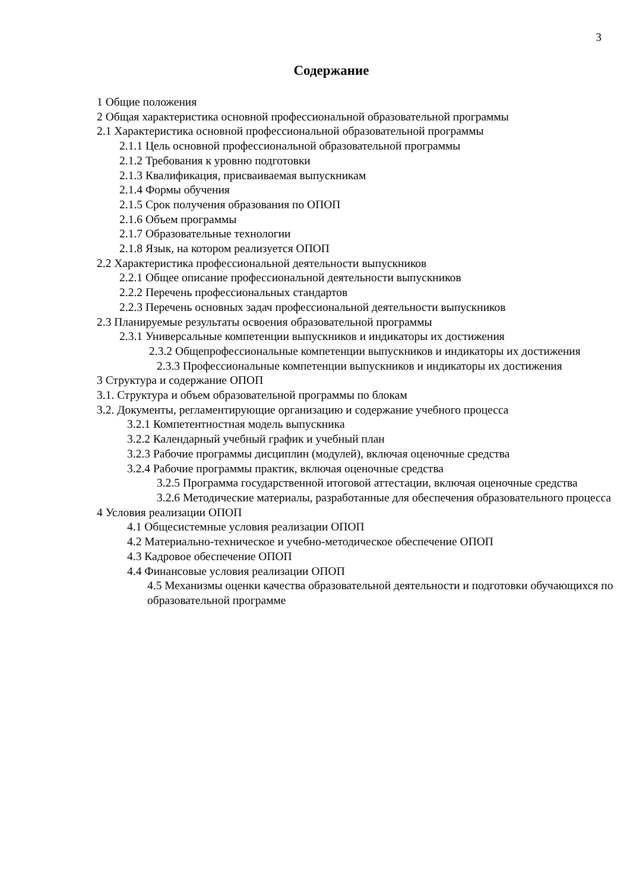3
Содержание
1 Общие положения
2 Общая характеристика основной профессиональной образовательной программы
2.1 Характеристика основной профессиональной образовательной программы
2.1.1 Цель основной профессиональной образовательной программы
2.1.2 Требования к уровню подготовки
2.1.3 Квалификация, присваиваемая выпускникам
2.1.4 Формы обучения
2.1.5 Срок получения образования по ОПОП
2.1.6 Объем программы
2.1.7 Образовательные технологии
2.1.8 Язык, на котором реализуется ОПОП
2.2 Характеристика профессиональной деятельности выпускников
2.2.1 Общее описание профессиональной деятельности выпускников
2.2.2 Перечень профессиональных стандартов
2.2.3 Перечень основных задач профессиональной деятельности выпускников
2.3 Планируемые результаты освоения образовательной программы
2.3.1 Универсальные компетенции выпускников и индикаторы их достижения
2.3.2 Общепрофессиональные компетенции выпускников и индикаторы их достижения
2.3.3 Профессиональные компетенции выпускников и индикаторы их достижения
3 Структура и содержание ОПОП
3.1. Структура и объем образовательной программы по блокам
3.2. Документы, регламентирующие организацию и содержание учебного процесса
3.2.1 Компетентностная модель выпускника
3.2.2 Календарный учебный график и учебный план
3.2.3 Рабочие программы дисциплин (модулей), включая оценочные средства
3.2.4 Рабочие программы практик, включая оценочные средства
3.2.5 Программа государственной итоговой аттестации, включая оценочные средства
3.2.6 Методические материалы, разработанные для обеспечения образовательного процесса
4 Условия реализации ОПОП
4.1 Общесистемные условия реализации ОПОП
4.2 Материально-техническое и учебно-методическое обеспечение ОПОП
4.3 Кадровое обеспечение ОПОП
4.4 Финансовые условия реализации ОПОП
4.5 Механизмы оценки качества образовательной деятельности и подготовки обучающихся по образовательной программе